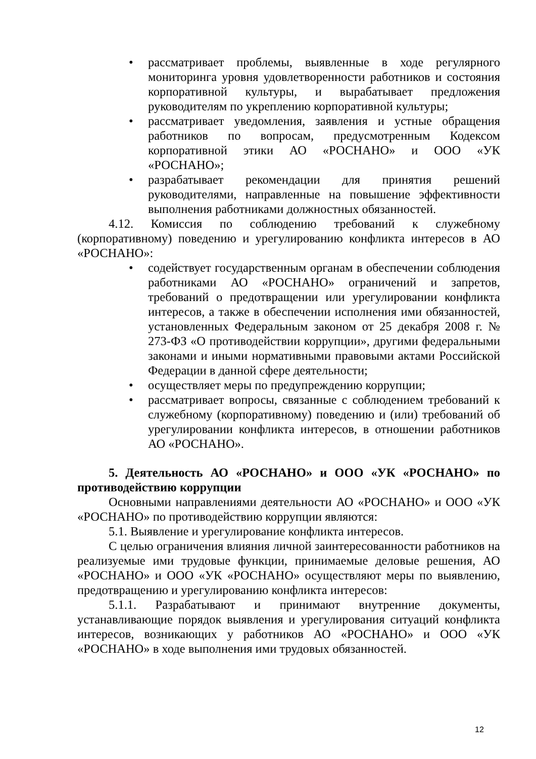• рассматривает проблемы, выявленные в ходе регулярного мониторинга уровня удовлетворенности работников и состояния корпоративной культуры, и вырабатывает предложения руководителям по укреплению корпоративной культуры;
• рассматривает уведомления, заявления и устные обращения работников по вопросам, предусмотренным Кодексом корпоративной этики АО «РОСНАНО» и ООО «УК «РОСНАНО»;
• разрабатывает рекомендации для принятия решений руководителями, направленные на повышение эффективности выполнения работниками должностных обязанностей.
4.12. Комиссия по соблюдению требований к служебному (корпоративному) поведению и урегулированию конфликта интересов в АО «РОСНАНО»:
• содействует государственным органам в обеспечении соблюдения работниками АО «РОСНАНО» ограничений и запретов, требований о предотвращении или урегулировании конфликта интересов, а также в обеспечении исполнения ими обязанностей, установленных Федеральным законом от 25 декабря 2008 г. № 273-ФЗ «О противодействии коррупции», другими федеральными законами и иными нормативными правовыми актами Российской Федерации в данной сфере деятельности;
• осуществляет меры по предупреждению коррупции;
• рассматривает вопросы, связанные с соблюдением требований к служебному (корпоративному) поведению и (или) требований об урегулировании конфликта интересов, в отношении работников АО «РОСНАНО».
5. Деятельность АО «РОСНАНО» и ООО «УК «РОСНАНО» по противодействию коррупции
Основными направлениями деятельности АО «РОСНАНО» и ООО «УК «РОСНАНО» по противодействию коррупции являются:
5.1. Выявление и урегулирование конфликта интересов.
С целью ограничения влияния личной заинтересованности работников на реализуемые ими трудовые функции, принимаемые деловые решения, АО «РОСНАНО» и ООО «УК «РОСНАНО» осуществляют меры по выявлению, предотвращению и урегулированию конфликта интересов:
5.1.1. Разрабатывают и принимают внутренние документы, устанавливающие порядок выявления и урегулирования ситуаций конфликта интересов, возникающих у работников АО «РОСНАНО» и ООО «УК «РОСНАНО» в ходе выполнения ими трудовых обязанностей.
12